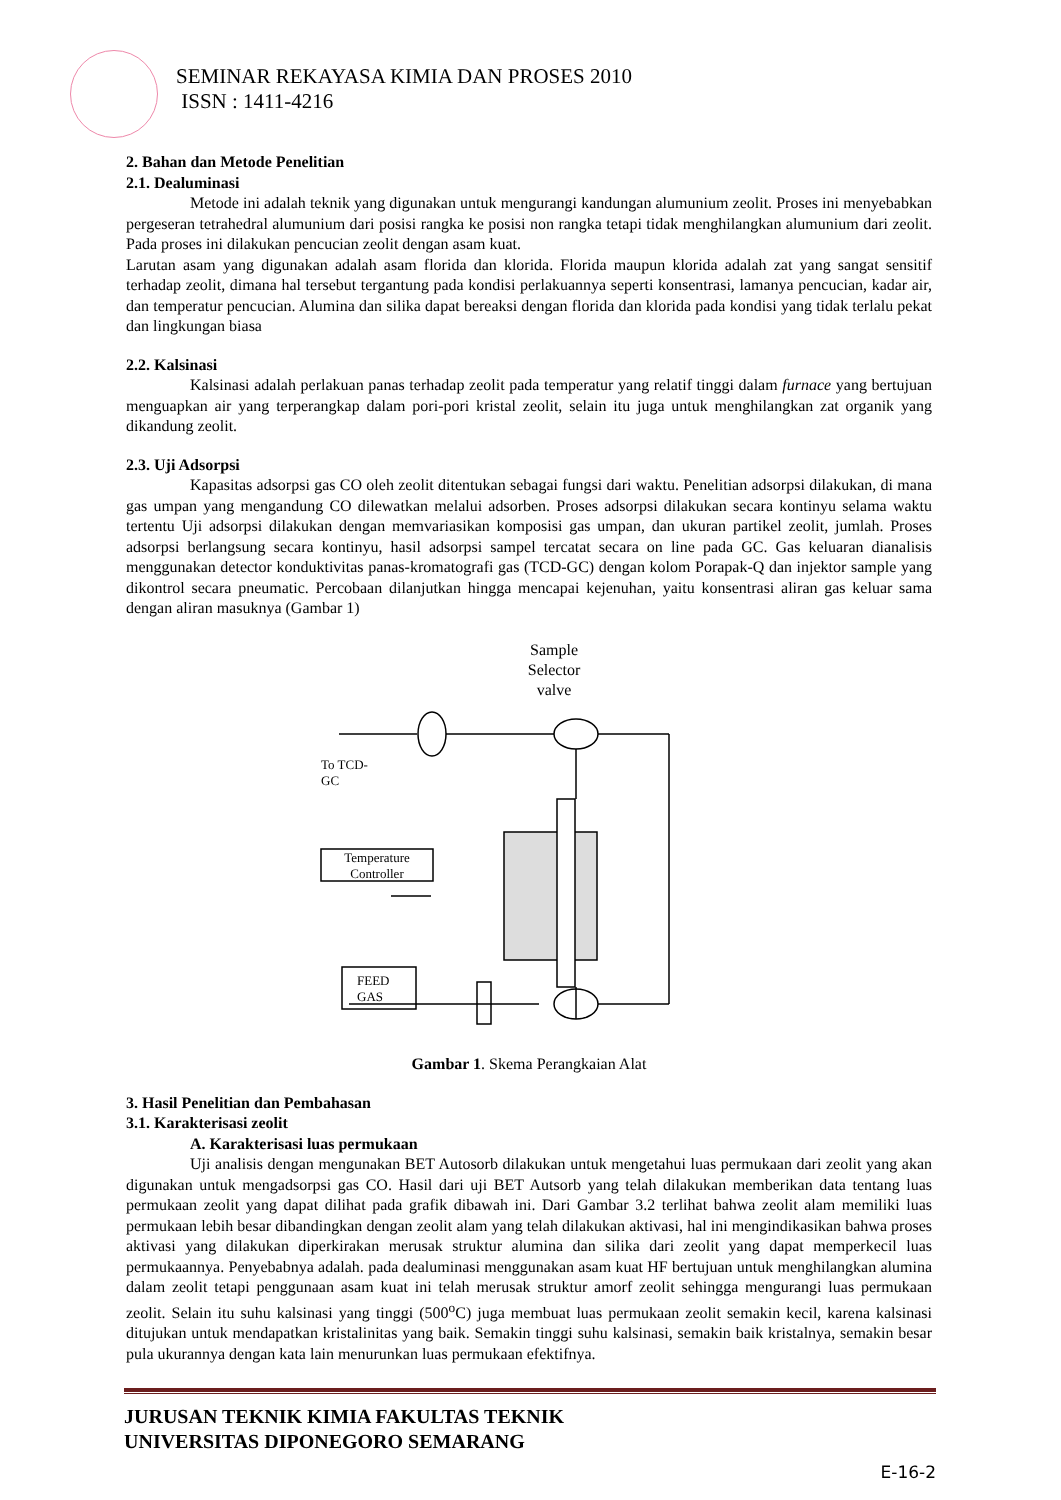SEMINAR REKAYASA KIMIA DAN PROSES 2010
ISSN : 1411-4216
2. Bahan dan Metode Penelitian
2.1. Dealuminasi
Metode ini adalah teknik yang digunakan untuk mengurangi kandungan alumunium zeolit. Proses ini menyebabkan pergeseran tetrahedral alumunium dari posisi rangka ke posisi non rangka tetapi tidak menghilangkan alumunium dari zeolit. Pada proses ini dilakukan pencucian zeolit dengan asam kuat.
Larutan asam yang digunakan adalah asam florida dan klorida. Florida maupun klorida adalah zat yang sangat sensitif terhadap zeolit, dimana hal tersebut tergantung pada kondisi perlakuannya seperti konsentrasi, lamanya pencucian, kadar air, dan temperatur pencucian. Alumina dan silika dapat bereaksi dengan florida dan klorida pada kondisi yang tidak terlalu pekat dan lingkungan biasa
2.2. Kalsinasi
Kalsinasi adalah perlakuan panas terhadap zeolit pada temperatur yang relatif tinggi dalam furnace yang bertujuan menguapkan air yang terperangkap dalam pori-pori kristal zeolit, selain itu juga untuk menghilangkan zat organik yang dikandung zeolit.
2.3. Uji Adsorpsi
Kapasitas adsorpsi gas CO oleh zeolit ditentukan sebagai fungsi dari waktu. Penelitian adsorpsi dilakukan, di mana gas umpan yang mengandung CO dilewatkan melalui adsorben. Proses adsorpsi dilakukan secara kontinyu selama waktu tertentu Uji adsorpsi dilakukan dengan memvariasikan komposisi gas umpan, dan ukuran partikel zeolit, jumlah. Proses adsorpsi berlangsung secara kontinyu, hasil adsorpsi sampel tercatat secara on line pada GC. Gas keluaran dianalisis menggunakan detector konduktivitas panas-kromatografi gas (TCD-GC) dengan kolom Porapak-Q dan injektor sample yang dikontrol secara pneumatic. Percobaan dilanjutkan hingga mencapai kejenuhan, yaitu konsentrasi aliran gas keluar sama dengan aliran masuknya (Gambar 1)
Sample
Selector
valve
To TCD-
GC
Temperature
Controller
FEED
GAS
Gambar 1. Skema Perangkaian Alat
3. Hasil Penelitian dan Pembahasan
3.1. Karakterisasi zeolit
A. Karakterisasi luas permukaan
Uji analisis dengan mengunakan BET Autosorb dilakukan untuk mengetahui luas permukaan dari zeolit yang akan digunakan untuk mengadsorpsi gas CO. Hasil dari uji BET Autsorb yang telah dilakukan memberikan data tentang luas permukaan zeolit yang dapat dilihat pada grafik dibawah ini. Dari Gambar 3.2 terlihat bahwa zeolit alam memiliki luas permukaan lebih besar dibandingkan dengan zeolit alam yang telah dilakukan aktivasi, hal ini mengindikasikan bahwa proses aktivasi yang dilakukan diperkirakan merusak struktur alumina dan silika dari zeolit yang dapat memperkecil luas permukaannya. Penyebabnya adalah. pada dealuminasi menggunakan asam kuat HF bertujuan untuk menghilangkan alumina dalam zeolit tetapi penggunaan asam kuat ini telah merusak struktur amorf zeolit sehingga mengurangi luas permukaan zeolit. Selain itu suhu kalsinasi yang tinggi (500<sup>o</sup>C) juga membuat luas permukaan zeolit semakin kecil, karena kalsinasi ditujukan untuk mendapatkan kristalinitas yang baik. Semakin tinggi suhu kalsinasi, semakin baik kristalnya, semakin besar pula ukurannya dengan kata lain menurunkan luas permukaan efektifnya.
JURUSAN TEKNIK KIMIA FAKULTAS TEKNIK
UNIVERSITAS DIPONEGORO SEMARANG
E-16-2